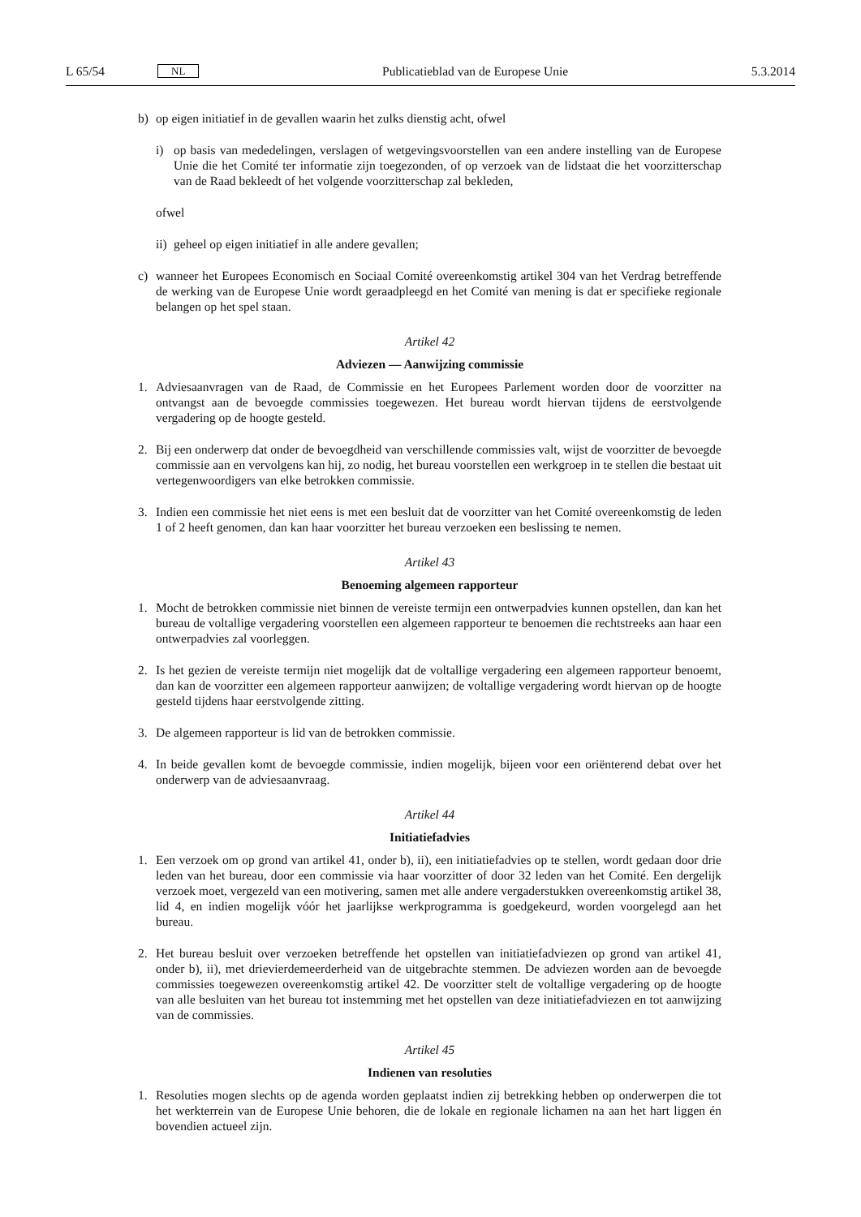L 65/54 NL
Publicatieblad van de Europese Unie 5.3.2014
b) op eigen initiatief in de gevallen waarin het zulks dienstig acht, ofwel
i) op basis van mededelingen, verslagen of wetgevingsvoorstellen van een andere instelling van de Europese Unie die het Comité ter informatie zijn toegezonden, of op verzoek van de lidstaat die het voorzitterschap van de Raad bekleedt of het volgende voorzitterschap zal bekleden,
ofwel
ii) geheel op eigen initiatief in alle andere gevallen;
c) wanneer het Europees Economisch en Sociaal Comité overeenkomstig artikel 304 van het Verdrag betreffende de werking van de Europese Unie wordt geraadpleegd en het Comité van mening is dat er specifieke regionale belangen op het spel staan.
Artikel 42
Adviezen — Aanwijzing commissie
1. Adviesaanvragen van de Raad, de Commissie en het Europees Parlement worden door de voorzitter na ontvangst aan de bevoegde commissies toegewezen. Het bureau wordt hiervan tijdens de eerstvolgende vergadering op de hoogte gesteld.
2. Bij een onderwerp dat onder de bevoegdheid van verschillende commissies valt, wijst de voorzitter de bevoegde commissie aan en vervolgens kan hij, zo nodig, het bureau voorstellen een werkgroep in te stellen die bestaat uit vertegenwoordigers van elke betrokken commissie.
3. Indien een commissie het niet eens is met een besluit dat de voorzitter van het Comité overeenkomstig de leden 1 of 2 heeft genomen, dan kan haar voorzitter het bureau verzoeken een beslissing te nemen.
Artikel 43
Benoeming algemeen rapporteur
1. Mocht de betrokken commissie niet binnen de vereiste termijn een ontwerpadvies kunnen opstellen, dan kan het bureau de voltallige vergadering voorstellen een algemeen rapporteur te benoemen die rechtstreeks aan haar een ontwerpadvies zal voorleggen.
2. Is het gezien de vereiste termijn niet mogelijk dat de voltallige vergadering een algemeen rapporteur benoemt, dan kan de voorzitter een algemeen rapporteur aanwijzen; de voltallige vergadering wordt hiervan op de hoogte gesteld tijdens haar eerstvolgende zitting.
3. De algemeen rapporteur is lid van de betrokken commissie.
4. In beide gevallen komt de bevoegde commissie, indien mogelijk, bijeen voor een oriënterend debat over het onderwerp van de adviesaanvraag.
Artikel 44
Initiatiefadvies
1. Een verzoek om op grond van artikel 41, onder b), ii), een initiatiefadvies op te stellen, wordt gedaan door drie leden van het bureau, door een commissie via haar voorzitter of door 32 leden van het Comité. Een dergelijk verzoek moet, vergezeld van een motivering, samen met alle andere vergaderstukken overeenkomstig artikel 38, lid 4, en indien mogelijk vóór het jaarlijkse werkprogramma is goedgekeurd, worden voorgelegd aan het bureau.
2. Het bureau besluit over verzoeken betreffende het opstellen van initiatiefadviezen op grond van artikel 41, onder b), ii), met drievierdemeerderheid van de uitgebrachte stemmen. De adviezen worden aan de bevoegde commissies toegewezen overeenkomstig artikel 42. De voorzitter stelt de voltallige vergadering op de hoogte van alle besluiten van het bureau tot instemming met het opstellen van deze initiatiefadviezen en tot aanwijzing van de commissies.
Artikel 45
Indienen van resoluties
1. Resoluties mogen slechts op de agenda worden geplaatst indien zij betrekking hebben op onderwerpen die tot het werkterrein van de Europese Unie behoren, die de lokale en regionale lichamen na aan het hart liggen én bovendien actueel zijn.